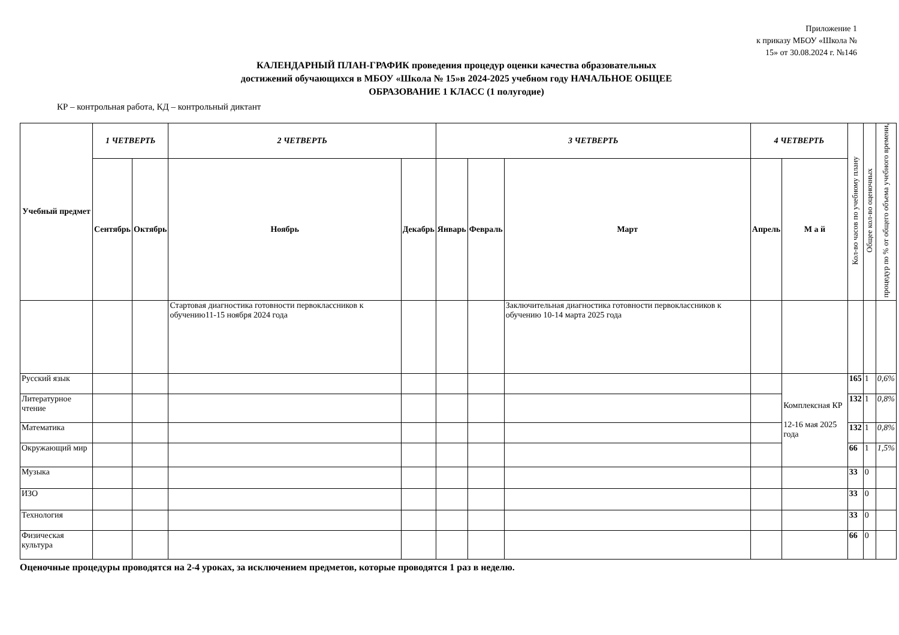Приложение 1
к приказу МБОУ «Школа №
15» от 30.08.2024 г. №146
КАЛЕНДАРНЫЙ ПЛАН-ГРАФИК проведения процедур оценки качества образовательных
достижений обучающихся в МБОУ «Школа № 15»в 2024-2025 учебном году НАЧАЛЬНОЕ ОБЩЕЕ
ОБРАЗОВАНИЕ 1 КЛАСС (1 полугодие)
КР – контрольная работа, КД – контрольный диктант
| Учебный предмет | 1 ЧЕТВЕРТЬ | | 2 ЧЕТВЕРТЬ | | 3 ЧЕТВЕРТЬ | | | 4 ЧЕТВЕРТЬ | | Кол-во часов по учебному плану | Общее кол-во оценочных | процедур по % от общего объема учебного времени, |
| --- | --- | --- | --- | --- | --- | --- | --- | --- | --- | --- | --- | --- |
| | Сентябрь | Октябрь | Ноябрь | Декабрь | Январь | Февраль | Март | Апрель | М а й | | | |
| | | | Стартовая диагностика готовности первоклассников к обучению11-15 ноября 2024 года | | | | Заключительная диагностика готовности первоклассников к обучению 10-14 марта 2025 года | | | | | |
| Русский язык | | | | | | | | | Комплексная КР 12-16 мая 2025 года | 165 | 1 | 0,6% |
| Литературное чтение | | | | | | | | | | 132 | 1 | 0,8% |
| Математика | | | | | | | | | | 132 | 1 | 0,8% |
| Окружающий мир | | | | | | | | | | 66 | 1 | 1,5% |
| Музыка | | | | | | | | | | 33 | 0 | |
| ИЗО | | | | | | | | | | 33 | 0 | |
| Технология | | | | | | | | | | 33 | 0 | |
| Физическая культура | | | | | | | | | | 66 | 0 | |
Оценочные процедуры проводятся на 2-4 уроках, за исключением предметов, которые проводятся 1 раз в неделю.